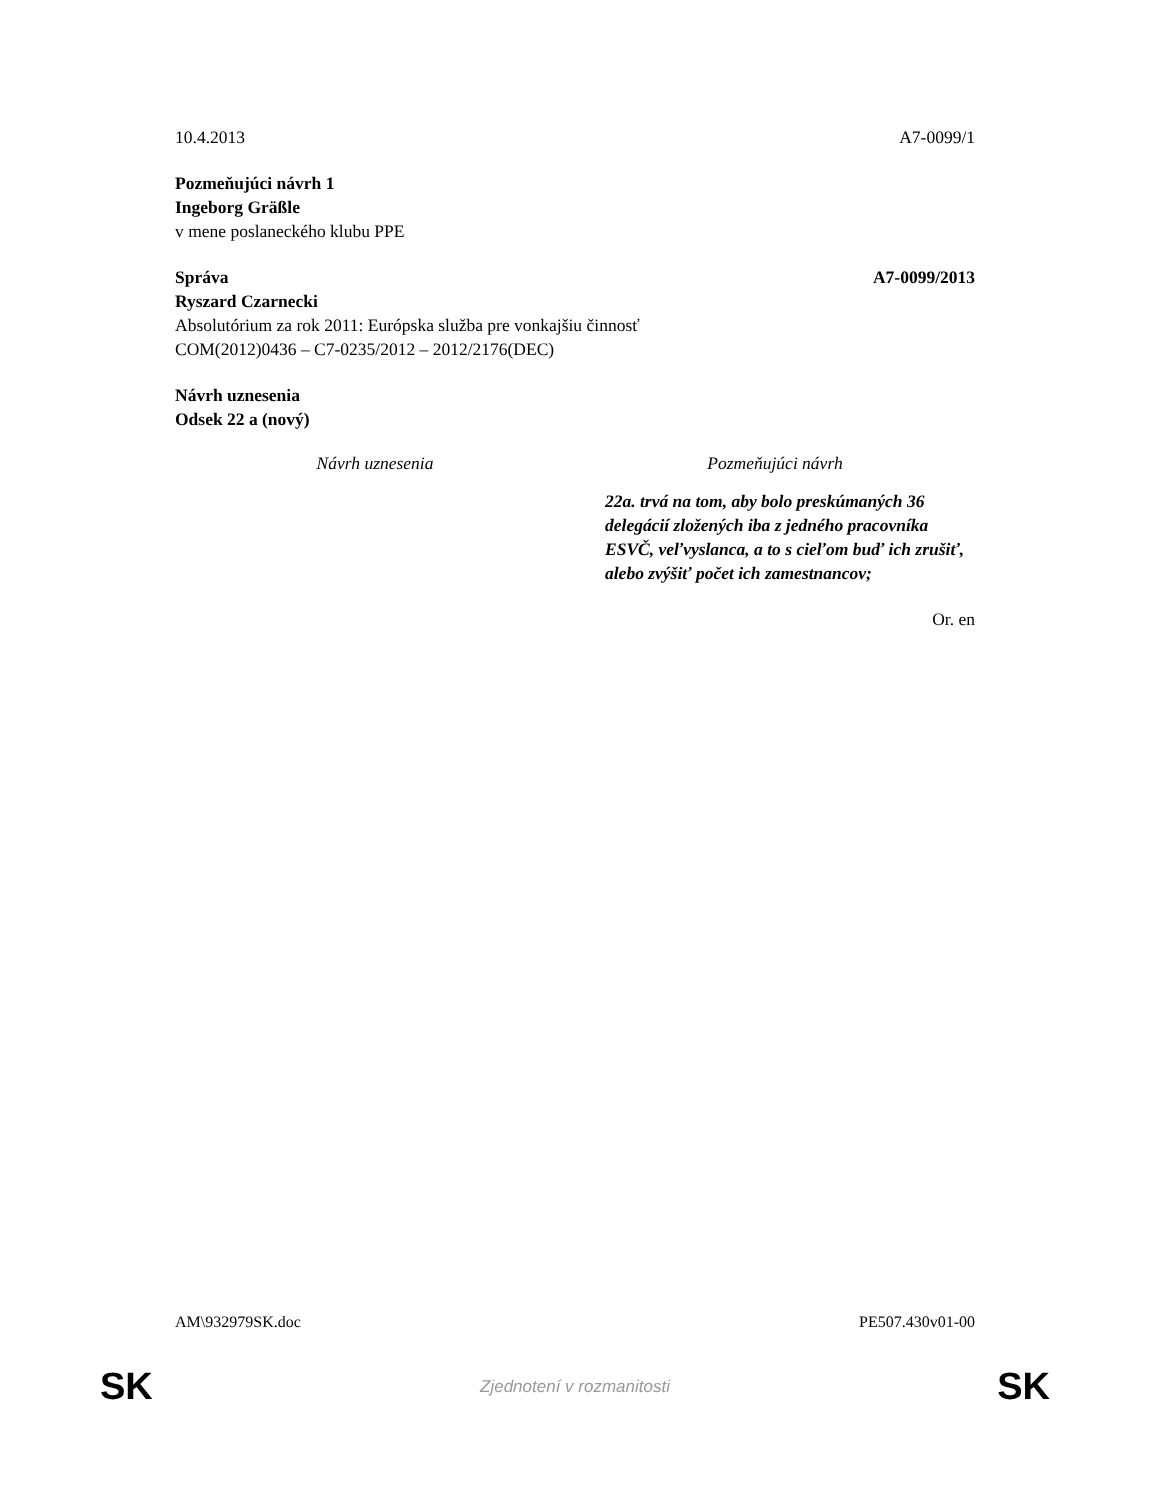10.4.2013 A7-0099/1
Pozmeňujúci návrh 1
Ingeborg Gräßle
v mene poslaneckého klubu PPE
Správa A7-0099/2013
Ryszard Czarnecki
Absolutórium za rok 2011: Európska služba pre vonkajšiu činnosť
COM(2012)0436 – C7-0235/2012 – 2012/2176(DEC)
Návrh uznesenia
Odsek 22 a (nový)
| Návrh uznesenia | Pozmeňujúci návrh |
| --- | --- |
| | 22a. trvá na tom, aby bolo preskúmaných 36 delegácií zložených iba z jedného pracovníka ESVČ, veľvyslanca, a to s cieľom buď ich zrušiť, alebo zvýšiť počet ich zamestnancov; |
Or. en
AM\932979SK.doc PE507.430v01-00
SK Zjednotení v rozmanitosti SK